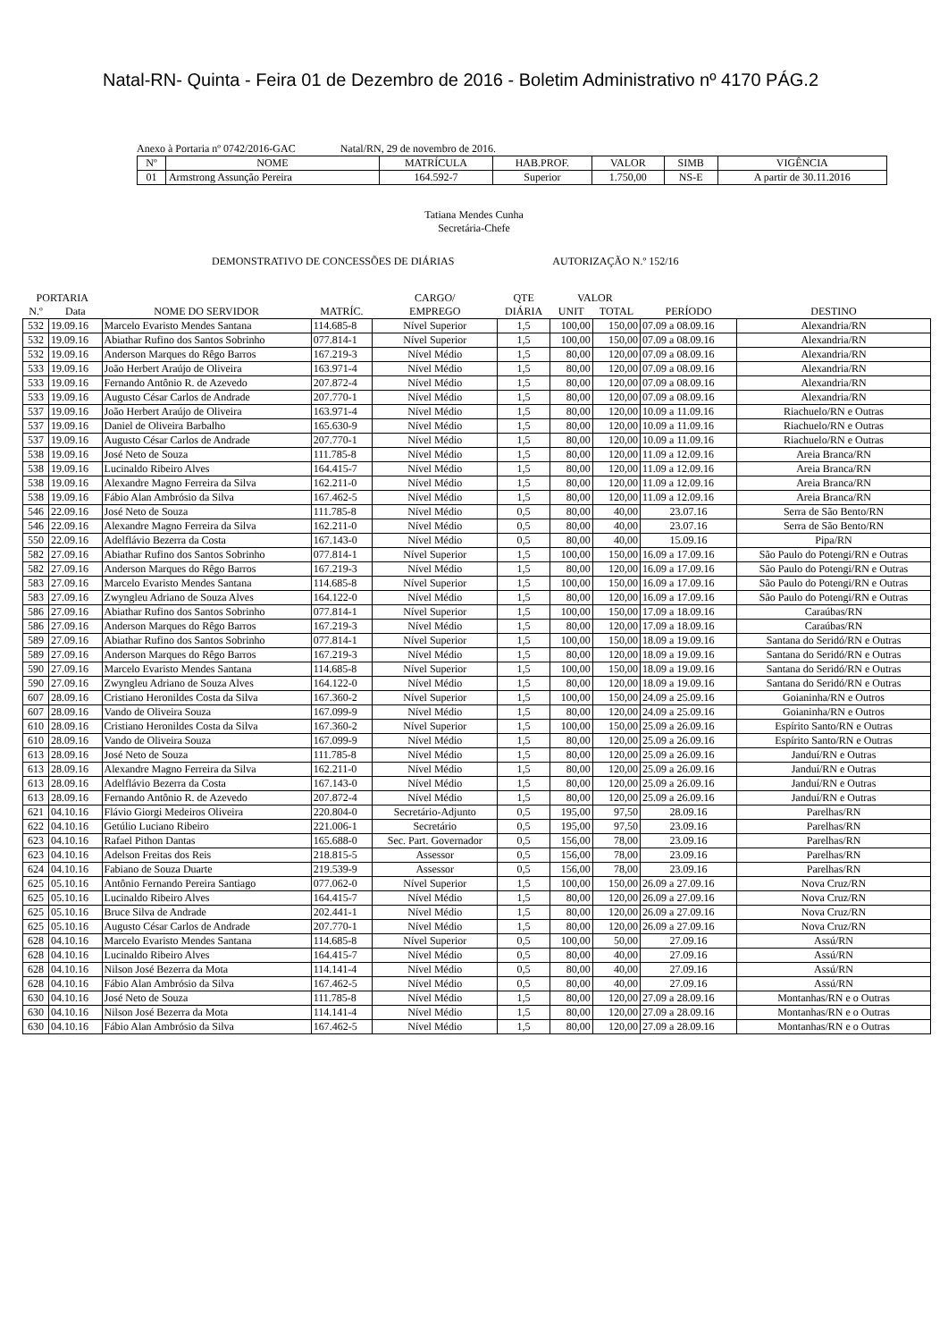Natal-RN- Quinta - Feira 01 de Dezembro de 2016 - Boletim Administrativo nº 4170 PÁG.2
Anexo à Portaria nº 0742/2016-GAC Natal/RN, 29 de novembro de 2016.
| Nº | NOME | MATRÍCULA | HAB.PROF. | VALOR | SIMB | VIGÊNCIA |
| --- | --- | --- | --- | --- | --- | --- |
| 01 | Armstrong Assunção Pereira | 164.592-7 | Superior | 1.750,00 | NS-E | A partir de 30.11.2016 |
Tatiana Mendes Cunha
Secretária-Chefe
DEMONSTRATIVO DE CONCESSÕES DE DIÁRIAS AUTORIZAÇÃO N.º 152/16
| PORTARIA | | | | CARGO/ | QTE | VALOR | | | |
| --- | --- | --- | --- | --- | --- | --- | --- | --- | --- |
| N.º | Data | NOME DO SERVIDOR | MATRÍC. | EMPREGO | DIÁRIA | UNIT | TOTAL | PERÍODO | DESTINO |
| 532 | 19.09.16 | Marcelo Evaristo Mendes Santana | 114.685-8 | Nível Superior | 1,5 | 100,00 | 150,00 | 07.09 a 08.09.16 | Alexandria/RN |
| 532 | 19.09.16 | Abiathar Rufino dos Santos Sobrinho | 077.814-1 | Nível Superior | 1,5 | 100,00 | 150,00 | 07.09 a 08.09.16 | Alexandria/RN |
| 532 | 19.09.16 | Anderson Marques do Rêgo Barros | 167.219-3 | Nível Médio | 1,5 | 80,00 | 120,00 | 07.09 a 08.09.16 | Alexandria/RN |
| 533 | 19.09.16 | João Herbert Araújo de Oliveira | 163.971-4 | Nível Médio | 1,5 | 80,00 | 120,00 | 07.09 a 08.09.16 | Alexandria/RN |
| 533 | 19.09.16 | Fernando Antônio R. de Azevedo | 207.872-4 | Nível Médio | 1,5 | 80,00 | 120,00 | 07.09 a 08.09.16 | Alexandria/RN |
| 533 | 19.09.16 | Augusto César Carlos de Andrade | 207.770-1 | Nível Médio | 1,5 | 80,00 | 120,00 | 07.09 a 08.09.16 | Alexandria/RN |
| 537 | 19.09.16 | João Herbert Araújo de Oliveira | 163.971-4 | Nível Médio | 1,5 | 80,00 | 120,00 | 10.09 a 11.09.16 | Riachuelo/RN e Outras |
| 537 | 19.09.16 | Daniel de Oliveira Barbalho | 165.630-9 | Nível Médio | 1,5 | 80,00 | 120,00 | 10.09 a 11.09.16 | Riachuelo/RN e Outras |
| 537 | 19.09.16 | Augusto César Carlos de Andrade | 207.770-1 | Nível Médio | 1,5 | 80,00 | 120,00 | 10.09 a 11.09.16 | Riachuelo/RN e Outras |
| 538 | 19.09.16 | José Neto de Souza | 111.785-8 | Nível Médio | 1,5 | 80,00 | 120,00 | 11.09 a 12.09.16 | Areia Branca/RN |
| 538 | 19.09.16 | Lucinaldo Ribeiro Alves | 164.415-7 | Nível Médio | 1,5 | 80,00 | 120,00 | 11.09 a 12.09.16 | Areia Branca/RN |
| 538 | 19.09.16 | Alexandre Magno Ferreira da Silva | 162.211-0 | Nível Médio | 1,5 | 80,00 | 120,00 | 11.09 a 12.09.16 | Areia Branca/RN |
| 538 | 19.09.16 | Fábio Alan Ambrósio da Silva | 167.462-5 | Nível Médio | 1,5 | 80,00 | 120,00 | 11.09 a 12.09.16 | Areia Branca/RN |
| 546 | 22.09.16 | José Neto de Souza | 111.785-8 | Nível Médio | 0,5 | 80,00 | 40,00 | 23.07.16 | Serra de São Bento/RN |
| 546 | 22.09.16 | Alexandre Magno Ferreira da Silva | 162.211-0 | Nível Médio | 0,5 | 80,00 | 40,00 | 23.07.16 | Serra de São Bento/RN |
| 550 | 22.09.16 | Adelflávio Bezerra da Costa | 167.143-0 | Nível Médio | 0,5 | 80,00 | 40,00 | 15.09.16 | Pipa/RN |
| 582 | 27.09.16 | Abiathar Rufino dos Santos Sobrinho | 077.814-1 | Nível Superior | 1,5 | 100,00 | 150,00 | 16.09 a 17.09.16 | São Paulo do Potengi/RN e Outras |
| 582 | 27.09.16 | Anderson Marques do Rêgo Barros | 167.219-3 | Nível Médio | 1,5 | 80,00 | 120,00 | 16.09 a 17.09.16 | São Paulo do Potengi/RN e Outras |
| 583 | 27.09.16 | Marcelo Evaristo Mendes Santana | 114.685-8 | Nível Superior | 1,5 | 100,00 | 150,00 | 16.09 a 17.09.16 | São Paulo do Potengi/RN e Outras |
| 583 | 27.09.16 | Zwyngleu Adriano de Souza Alves | 164.122-0 | Nível Médio | 1,5 | 80,00 | 120,00 | 16.09 a 17.09.16 | São Paulo do Potengi/RN e Outras |
| 586 | 27.09.16 | Abiathar Rufino dos Santos Sobrinho | 077.814-1 | Nível Superior | 1,5 | 100,00 | 150,00 | 17.09 a 18.09.16 | Caraúbas/RN |
| 586 | 27.09.16 | Anderson Marques do Rêgo Barros | 167.219-3 | Nível Médio | 1,5 | 80,00 | 120,00 | 17.09 a 18.09.16 | Caraúbas/RN |
| 589 | 27.09.16 | Abiathar Rufino dos Santos Sobrinho | 077.814-1 | Nível Superior | 1,5 | 100,00 | 150,00 | 18.09 a 19.09.16 | Santana do Seridó/RN e Outras |
| 589 | 27.09.16 | Anderson Marques do Rêgo Barros | 167.219-3 | Nível Médio | 1,5 | 80,00 | 120,00 | 18.09 a 19.09.16 | Santana do Seridó/RN e Outras |
| 590 | 27.09.16 | Marcelo Evaristo Mendes Santana | 114.685-8 | Nível Superior | 1,5 | 100,00 | 150,00 | 18.09 a 19.09.16 | Santana do Seridó/RN e Outras |
| 590 | 27.09.16 | Zwyngleu Adriano de Souza Alves | 164.122-0 | Nível Médio | 1,5 | 80,00 | 120,00 | 18.09 a 19.09.16 | Santana do Seridó/RN e Outras |
| 607 | 28.09.16 | Cristiano Heronildes Costa da Silva | 167.360-2 | Nível Superior | 1,5 | 100,00 | 150,00 | 24.09 a 25.09.16 | Goianinha/RN e Outros |
| 607 | 28.09.16 | Vando de Oliveira Souza | 167.099-9 | Nível Médio | 1,5 | 80,00 | 120,00 | 24.09 a 25.09.16 | Goianinha/RN e Outros |
| 610 | 28.09.16 | Cristiano Heronildes Costa da Silva | 167.360-2 | Nível Superior | 1,5 | 100,00 | 150,00 | 25.09 a 26.09.16 | Espírito Santo/RN e Outras |
| 610 | 28.09.16 | Vando de Oliveira Souza | 167.099-9 | Nível Médio | 1,5 | 80,00 | 120,00 | 25.09 a 26.09.16 | Espírito Santo/RN e Outras |
| 613 | 28.09.16 | José Neto de Souza | 111.785-8 | Nível Médio | 1,5 | 80,00 | 120,00 | 25.09 a 26.09.16 | Janduí/RN e Outras |
| 613 | 28.09.16 | Alexandre Magno Ferreira da Silva | 162.211-0 | Nível Médio | 1,5 | 80,00 | 120,00 | 25.09 a 26.09.16 | Janduí/RN e Outras |
| 613 | 28.09.16 | Adelflávio Bezerra da Costa | 167.143-0 | Nível Médio | 1,5 | 80,00 | 120,00 | 25.09 a 26.09.16 | Janduí/RN e Outras |
| 613 | 28.09.16 | Fernando Antônio R. de Azevedo | 207.872-4 | Nível Médio | 1,5 | 80,00 | 120,00 | 25.09 a 26.09.16 | Janduí/RN e Outras |
| 621 | 04.10.16 | Flávio Giorgi Medeiros Oliveira | 220.804-0 | Secretário-Adjunto | 0,5 | 195,00 | 97,50 | 28.09.16 | Parelhas/RN |
| 622 | 04.10.16 | Getúlio Luciano Ribeiro | 221.006-1 | Secretário | 0,5 | 195,00 | 97,50 | 23.09.16 | Parelhas/RN |
| 623 | 04.10.16 | Rafael Pithon Dantas | 165.688-0 | Sec. Part. Governador | 0,5 | 156,00 | 78,00 | 23.09.16 | Parelhas/RN |
| 623 | 04.10.16 | Adelson Freitas dos Reis | 218.815-5 | Assessor | 0,5 | 156,00 | 78,00 | 23.09.16 | Parelhas/RN |
| 624 | 04.10.16 | Fabiano de Souza Duarte | 219.539-9 | Assessor | 0,5 | 156,00 | 78,00 | 23.09.16 | Parelhas/RN |
| 625 | 05.10.16 | Antônio Fernando Pereira Santiago | 077.062-0 | Nível Superior | 1,5 | 100,00 | 150,00 | 26.09 a 27.09.16 | Nova Cruz/RN |
| 625 | 05.10.16 | Lucinaldo Ribeiro Alves | 164.415-7 | Nível Médio | 1,5 | 80,00 | 120,00 | 26.09 a 27.09.16 | Nova Cruz/RN |
| 625 | 05.10.16 | Bruce Silva de Andrade | 202.441-1 | Nível Médio | 1,5 | 80,00 | 120,00 | 26.09 a 27.09.16 | Nova Cruz/RN |
| 625 | 05.10.16 | Augusto César Carlos de Andrade | 207.770-1 | Nível Médio | 1,5 | 80,00 | 120,00 | 26.09 a 27.09.16 | Nova Cruz/RN |
| 628 | 04.10.16 | Marcelo Evaristo Mendes Santana | 114.685-8 | Nível Superior | 0,5 | 100,00 | 50,00 | 27.09.16 | Assú/RN |
| 628 | 04.10.16 | Lucinaldo Ribeiro Alves | 164.415-7 | Nível Médio | 0,5 | 80,00 | 40,00 | 27.09.16 | Assú/RN |
| 628 | 04.10.16 | Nilson José Bezerra da Mota | 114.141-4 | Nível Médio | 0,5 | 80,00 | 40,00 | 27.09.16 | Assú/RN |
| 628 | 04.10.16 | Fábio Alan Ambrósio da Silva | 167.462-5 | Nível Médio | 0,5 | 80,00 | 40,00 | 27.09.16 | Assú/RN |
| 630 | 04.10.16 | José Neto de Souza | 111.785-8 | Nível Médio | 1,5 | 80,00 | 120,00 | 27.09 a 28.09.16 | Montanhas/RN e o Outras |
| 630 | 04.10.16 | Nilson José Bezerra da Mota | 114.141-4 | Nível Médio | 1,5 | 80,00 | 120,00 | 27.09 a 28.09.16 | Montanhas/RN e o Outras |
| 630 | 04.10.16 | Fábio Alan Ambrósio da Silva | 167.462-5 | Nível Médio | 1,5 | 80,00 | 120,00 | 27.09 a 28.09.16 | Montanhas/RN e o Outras |